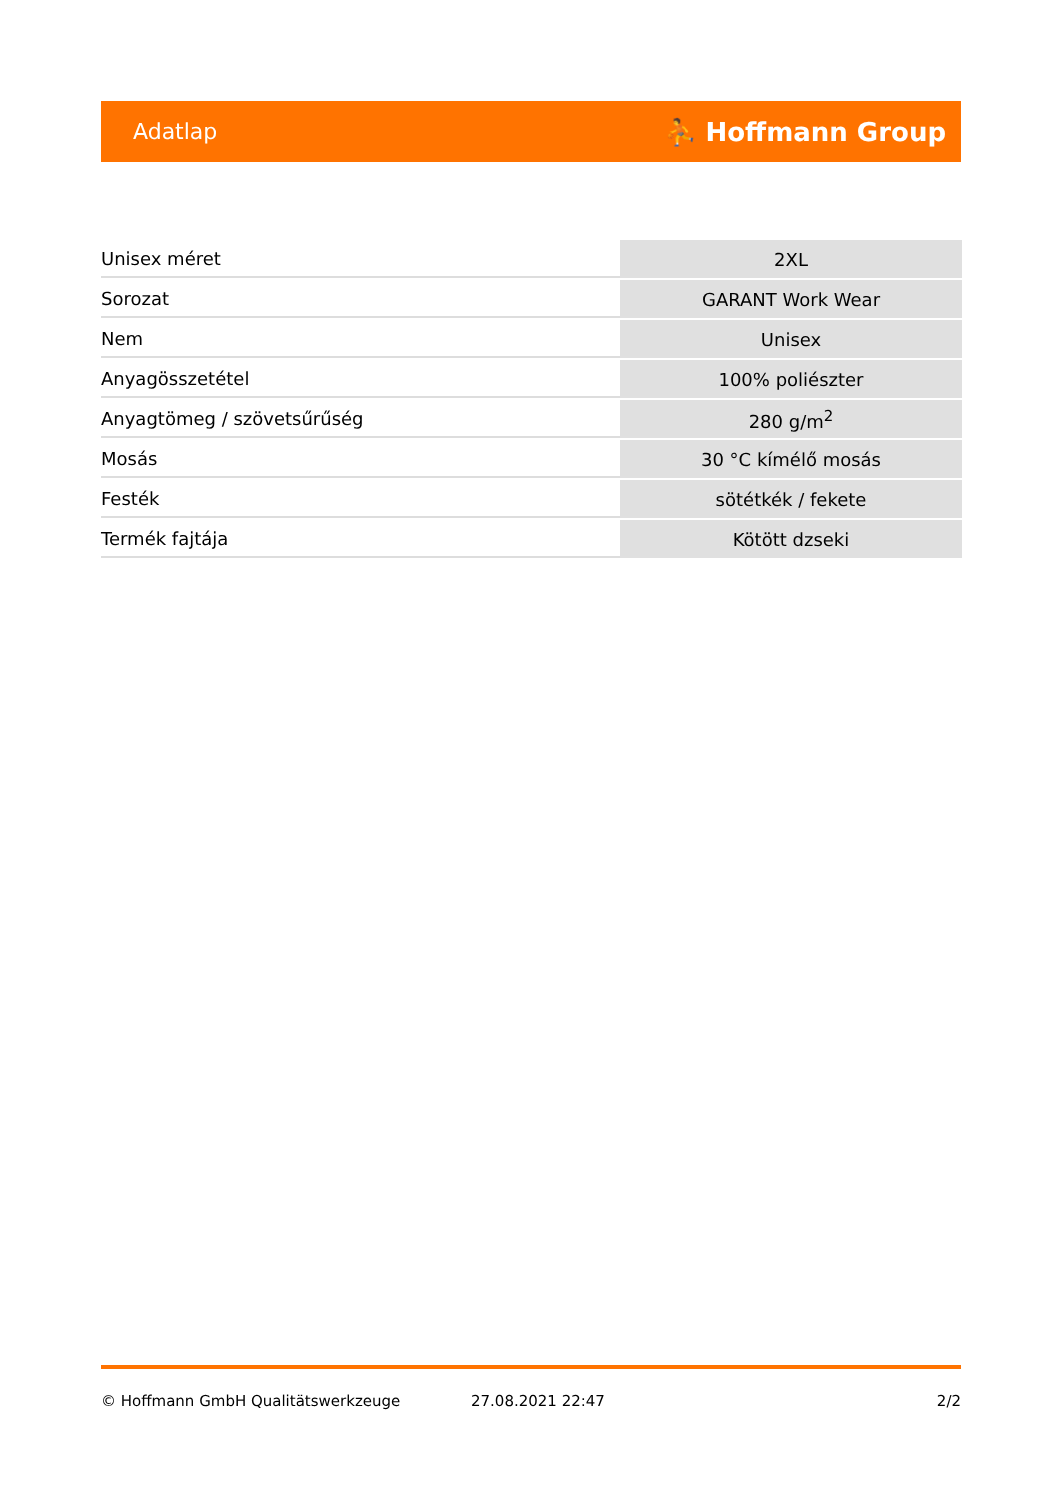Adatlap ⛹ Hoffmann Group
| Unisex méret | 2XL |
| Sorozat | GARANT Work Wear |
| Nem | Unisex |
| Anyagösszetétel | 100% poliészter |
| Anyagtömeg / szövetsűrűség | 280 g/m<sup>2</sup> |
| Mosás | 30 °C kímélő mosás |
| Festék | sötétkék / fekete |
| Termék fajtája | Kötött dzseki |
© Hoffmann GmbH Qualitätswerkzeuge 27.08.2021 22:47 2/2